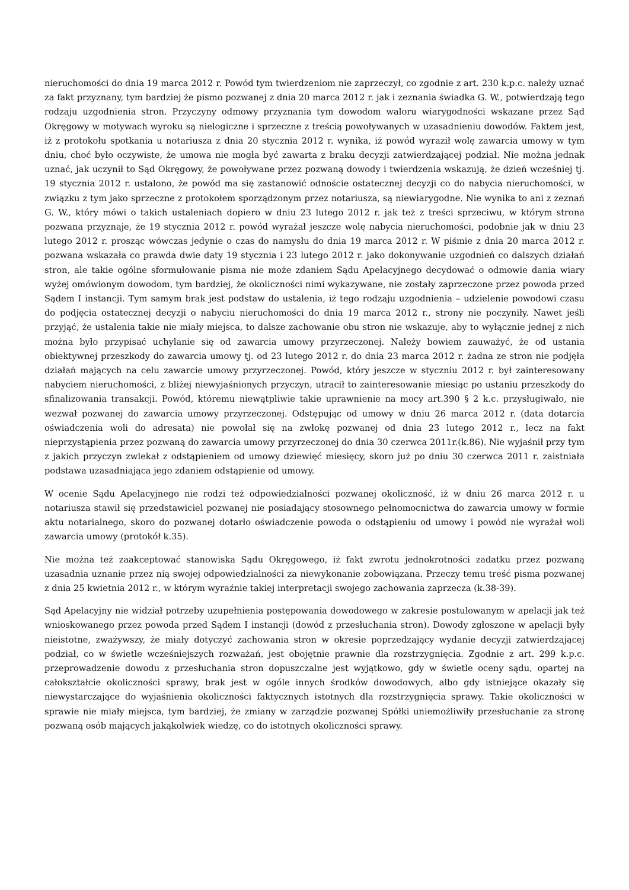nieruchomości do dnia 19 marca 2012 r. Powód tym twierdzeniom nie zaprzeczył, co zgodnie z art. 230 k.p.c. należy uznać za fakt przyznany, tym bardziej że pismo pozwanej z dnia 20 marca 2012 r. jak i zeznania świadka G. W., potwierdzają tego rodzaju uzgodnienia stron. Przyczyny odmowy przyznania tym dowodom waloru wiarygodności wskazane przez Sąd Okręgowy w motywach wyroku są nielogiczne i sprzeczne z treścią powoływanych w uzasadnieniu dowodów. Faktem jest, iż z protokołu spotkania u notariusza z dnia 20 stycznia 2012 r. wynika, iż powód wyraził wolę zawarcia umowy w tym dniu, choć było oczywiste, że umowa nie mogła być zawarta z braku decyzji zatwierdzającej podział. Nie można jednak uznać, jak uczynił to Sąd Okręgowy, że powoływane przez pozwaną dowody i twierdzenia wskazują, że dzień wcześniej tj. 19 stycznia 2012 r. ustalono, że powód ma się zastanowić odnoście ostatecznej decyzji co do nabycia nieruchomości, w związku z tym jako sprzeczne z protokołem sporządzonym przez notariusza, są niewiarygodne. Nie wynika to ani z zeznań G. W., który mówi o takich ustaleniach dopiero w dniu 23 lutego 2012 r. jak też z treści sprzeciwu, w którym strona pozwana przyznaje, że 19 stycznia 2012 r. powód wyrażał jeszcze wolę nabycia nieruchomości, podobnie jak w dniu 23 lutego 2012 r. prosząc wówczas jedynie o czas do namysłu do dnia 19 marca 2012 r. W piśmie z dnia 20 marca 2012 r. pozwana wskazała co prawda dwie daty 19 stycznia i 23 lutego 2012 r. jako dokonywanie uzgodnień co dalszych działań stron, ale takie ogólne sformułowanie pisma nie może zdaniem Sądu Apelacyjnego decydować o odmowie dania wiary wyżej omówionym dowodom, tym bardziej, że okoliczności nimi wykazywane, nie zostały zaprzeczone przez powoda przed Sądem I instancji. Tym samym brak jest podstaw do ustalenia, iż tego rodzaju uzgodnienia – udzielenie powodowi czasu do podjęcia ostatecznej decyzji o nabyciu nieruchomości do dnia 19 marca 2012 r., strony nie poczyniły. Nawet jeśli przyjąć, że ustalenia takie nie miały miejsca, to dalsze zachowanie obu stron nie wskazuje, aby to wyłącznie jednej z nich można było przypisać uchylanie się od zawarcia umowy przyrzeczonej. Należy bowiem zauważyć, że od ustania obiektywnej przeszkody do zawarcia umowy tj. od 23 lutego 2012 r. do dnia 23 marca 2012 r. żadna ze stron nie podjęła działań mających na celu zawarcie umowy przyrzeczonej. Powód, który jeszcze w styczniu 2012 r. był zainteresowany nabyciem nieruchomości, z bliżej niewyjaśnionych przyczyn, utracił to zainteresowanie miesiąc po ustaniu przeszkody do sfinalizowania transakcji. Powód, któremu niewątpliwie takie uprawnienie na mocy art.390 § 2 k.c. przysługiwało, nie wezwał pozwanej do zawarcia umowy przyrzeczonej. Odstępując od umowy w dniu 26 marca 2012 r. (data dotarcia oświadczenia woli do adresata) nie powołał się na zwłokę pozwanej od dnia 23 lutego 2012 r., lecz na fakt nieprzystąpienia przez pozwaną do zawarcia umowy przyrzeczonej do dnia 30 czerwca 2011r.(k.86). Nie wyjaśnił przy tym z jakich przyczyn zwlekał z odstąpieniem od umowy dziewięć miesięcy, skoro już po dniu 30 czerwca 2011 r. zaistniała podstawa uzasadniająca jego zdaniem odstąpienie od umowy.
W ocenie Sądu Apelacyjnego nie rodzi też odpowiedzialności pozwanej okoliczność, iż w dniu 26 marca 2012 r. u notariusza stawił się przedstawiciel pozwanej nie posiadający stosownego pełnomocnictwa do zawarcia umowy w formie aktu notarialnego, skoro do pozwanej dotarło oświadczenie powoda o odstąpieniu od umowy i powód nie wyrażał woli zawarcia umowy (protokół k.35).
Nie można też zaakceptować stanowiska Sądu Okręgowego, iż fakt zwrotu jednokrotności zadatku przez pozwaną uzasadnia uznanie przez nią swojej odpowiedzialności za niewykonanie zobowiązana. Przeczy temu treść pisma pozwanej z dnia 25 kwietnia 2012 r., w którym wyraźnie takiej interpretacji swojego zachowania zaprzecza (k.38-39).
Sąd Apelacyjny nie widział potrzeby uzupełnienia postępowania dowodowego w zakresie postulowanym w apelacji jak też wnioskowanego przez powoda przed Sądem I instancji (dowód z przesłuchania stron). Dowody zgłoszone w apelacji były nieistotne, zważywszy, że miały dotyczyć zachowania stron w okresie poprzedzający wydanie decyzji zatwierdzającej podział, co w świetle wcześniejszych rozważań, jest obojętnie prawnie dla rozstrzygnięcia. Zgodnie z art. 299 k.p.c. przeprowadzenie dowodu z przesłuchania stron dopuszczalne jest wyjątkowo, gdy w świetle oceny sądu, opartej na całokształcie okoliczności sprawy, brak jest w ogóle innych środków dowodowych, albo gdy istniejące okazały się niewystarczające do wyjaśnienia okoliczności faktycznych istotnych dla rozstrzygnięcia sprawy. Takie okoliczności w sprawie nie miały miejsca, tym bardziej, że zmiany w zarządzie pozwanej Spółki uniemożliwiły przesłuchanie za stronę pozwaną osób mających jakąkolwiek wiedzę, co do istotnych okoliczności sprawy.